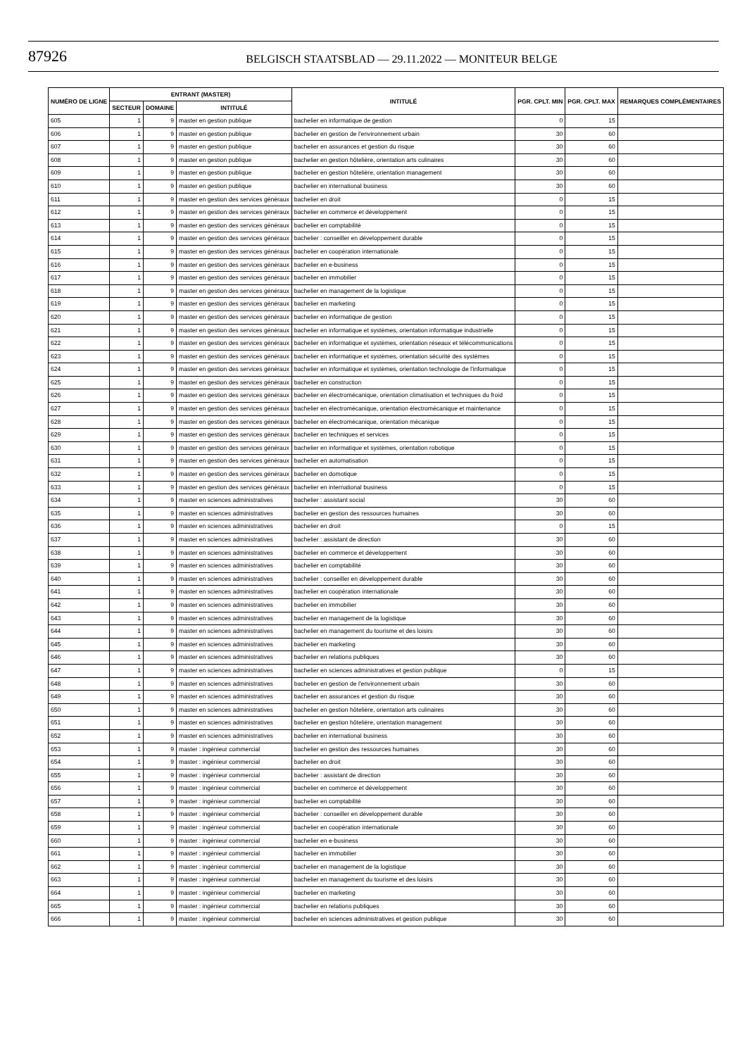87926
BELGISCH STAATSBLAD — 29.11.2022 — MONITEUR BELGE
| NUMÉRO DE LIGNE | ENTRANT (MASTER) | | | INTITULÉ | PGR. CPLT. MIN | PGR. CPLT. MAX | REMARQUES COMPLÉMENTAIRES |
| --- | --- | --- | --- | --- | --- | --- | --- |
| | SECTEUR | DOMAINE | INTITULÉ | | | | |
| 605 | 1 | 9 | master en gestion publique | bachelier en informatique de gestion | 0 | 15 | |
| 606 | 1 | 9 | master en gestion publique | bachelier en gestion de l'environnement urbain | 30 | 60 | |
| 607 | 1 | 9 | master en gestion publique | bachelier en assurances et gestion du risque | 30 | 60 | |
| 608 | 1 | 9 | master en gestion publique | bachelier en gestion hôtelière, orientation arts culinaires | 30 | 60 | |
| 609 | 1 | 9 | master en gestion publique | bachelier en gestion hôtelière, orientation management | 30 | 60 | |
| 610 | 1 | 9 | master en gestion publique | bachelier en international business | 30 | 60 | |
| 611 | 1 | 9 | master en gestion des services généraux | bachelier en droit | 0 | 15 | |
| 612 | 1 | 9 | master en gestion des services généraux | bachelier en commerce et développement | 0 | 15 | |
| 613 | 1 | 9 | master en gestion des services généraux | bachelier en comptabilité | 0 | 15 | |
| 614 | 1 | 9 | master en gestion des services généraux | bachelier : conseiller en développement durable | 0 | 15 | |
| 615 | 1 | 9 | master en gestion des services généraux | bachelier en coopération internationale | 0 | 15 | |
| 616 | 1 | 9 | master en gestion des services généraux | bachelier en e-business | 0 | 15 | |
| 617 | 1 | 9 | master en gestion des services généraux | bachelier en immobilier | 0 | 15 | |
| 618 | 1 | 9 | master en gestion des services généraux | bachelier en management de la logistique | 0 | 15 | |
| 619 | 1 | 9 | master en gestion des services généraux | bachelier en marketing | 0 | 15 | |
| 620 | 1 | 9 | master en gestion des services généraux | bachelier en informatique de gestion | 0 | 15 | |
| 621 | 1 | 9 | master en gestion des services généraux | bachelier en informatique et systèmes, orientation informatique industrielle | 0 | 15 | |
| 622 | 1 | 9 | master en gestion des services généraux | bachelier en informatique et systèmes, orientation réseaux et télécommunications | 0 | 15 | |
| 623 | 1 | 9 | master en gestion des services généraux | bachelier en informatique et systèmes, orientation sécurité des systèmes | 0 | 15 | |
| 624 | 1 | 9 | master en gestion des services généraux | bachelier en informatique et systèmes, orientation technologie de l'informatique | 0 | 15 | |
| 625 | 1 | 9 | master en gestion des services généraux | bachelier en construction | 0 | 15 | |
| 626 | 1 | 9 | master en gestion des services généraux | bachelier en électromécanique, orientation climatisation et techniques du froid | 0 | 15 | |
| 627 | 1 | 9 | master en gestion des services généraux | bachelier en électromécanique, orientation électromécanique et maintenance | 0 | 15 | |
| 628 | 1 | 9 | master en gestion des services généraux | bachelier en électromécanique, orientation mécanique | 0 | 15 | |
| 629 | 1 | 9 | master en gestion des services généraux | bachelier en techniques et services | 0 | 15 | |
| 630 | 1 | 9 | master en gestion des services généraux | bachelier en informatique et systèmes, orientation robotique | 0 | 15 | |
| 631 | 1 | 9 | master en gestion des services généraux | bachelier en automatisation | 0 | 15 | |
| 632 | 1 | 9 | master en gestion des services généraux | bachelier en domotique | 0 | 15 | |
| 633 | 1 | 9 | master en gestion des services généraux | bachelier en international business | 0 | 15 | |
| 634 | 1 | 9 | master en sciences administratives | bachelier : assistant social | 30 | 60 | |
| 635 | 1 | 9 | master en sciences administratives | bachelier en gestion des ressources humaines | 30 | 60 | |
| 636 | 1 | 9 | master en sciences administratives | bachelier en droit | 0 | 15 | |
| 637 | 1 | 9 | master en sciences administratives | bachelier : assistant de direction | 30 | 60 | |
| 638 | 1 | 9 | master en sciences administratives | bachelier en commerce et développement | 30 | 60 | |
| 639 | 1 | 9 | master en sciences administratives | bachelier en comptabilité | 30 | 60 | |
| 640 | 1 | 9 | master en sciences administratives | bachelier : conseiller en développement durable | 30 | 60 | |
| 641 | 1 | 9 | master en sciences administratives | bachelier en coopération internationale | 30 | 60 | |
| 642 | 1 | 9 | master en sciences administratives | bachelier en immobilier | 30 | 60 | |
| 643 | 1 | 9 | master en sciences administratives | bachelier en management de la logistique | 30 | 60 | |
| 644 | 1 | 9 | master en sciences administratives | bachelier en management du tourisme et des loisirs | 30 | 60 | |
| 645 | 1 | 9 | master en sciences administratives | bachelier en marketing | 30 | 60 | |
| 646 | 1 | 9 | master en sciences administratives | bachelier en relations publiques | 30 | 60 | |
| 647 | 1 | 9 | master en sciences administratives | bachelier en sciences administratives et gestion publique | 0 | 15 | |
| 648 | 1 | 9 | master en sciences administratives | bachelier en gestion de l'environnement urbain | 30 | 60 | |
| 649 | 1 | 9 | master en sciences administratives | bachelier en assurances et gestion du risque | 30 | 60 | |
| 650 | 1 | 9 | master en sciences administratives | bachelier en gestion hôtelière, orientation arts culinaires | 30 | 60 | |
| 651 | 1 | 9 | master en sciences administratives | bachelier en gestion hôtelière, orientation management | 30 | 60 | |
| 652 | 1 | 9 | master en sciences administratives | bachelier en international business | 30 | 60 | |
| 653 | 1 | 9 | master : ingénieur commercial | bachelier en gestion des ressources humaines | 30 | 60 | |
| 654 | 1 | 9 | master : ingénieur commercial | bachelier en droit | 30 | 60 | |
| 655 | 1 | 9 | master : ingénieur commercial | bachelier : assistant de direction | 30 | 60 | |
| 656 | 1 | 9 | master : ingénieur commercial | bachelier en commerce et développement | 30 | 60 | |
| 657 | 1 | 9 | master : ingénieur commercial | bachelier en comptabilité | 30 | 60 | |
| 658 | 1 | 9 | master : ingénieur commercial | bachelier : conseiller en développement durable | 30 | 60 | |
| 659 | 1 | 9 | master : ingénieur commercial | bachelier en coopération internationale | 30 | 60 | |
| 660 | 1 | 9 | master : ingénieur commercial | bachelier en e-business | 30 | 60 | |
| 661 | 1 | 9 | master : ingénieur commercial | bachelier en immobilier | 30 | 60 | |
| 662 | 1 | 9 | master : ingénieur commercial | bachelier en management de la logistique | 30 | 60 | |
| 663 | 1 | 9 | master : ingénieur commercial | bachelier en management du tourisme et des loisirs | 30 | 60 | |
| 664 | 1 | 9 | master : ingénieur commercial | bachelier en marketing | 30 | 60 | |
| 665 | 1 | 9 | master : ingénieur commercial | bachelier en relations publiques | 30 | 60 | |
| 666 | 1 | 9 | master : ingénieur commercial | bachelier en sciences administratives et gestion publique | 30 | 60 | |